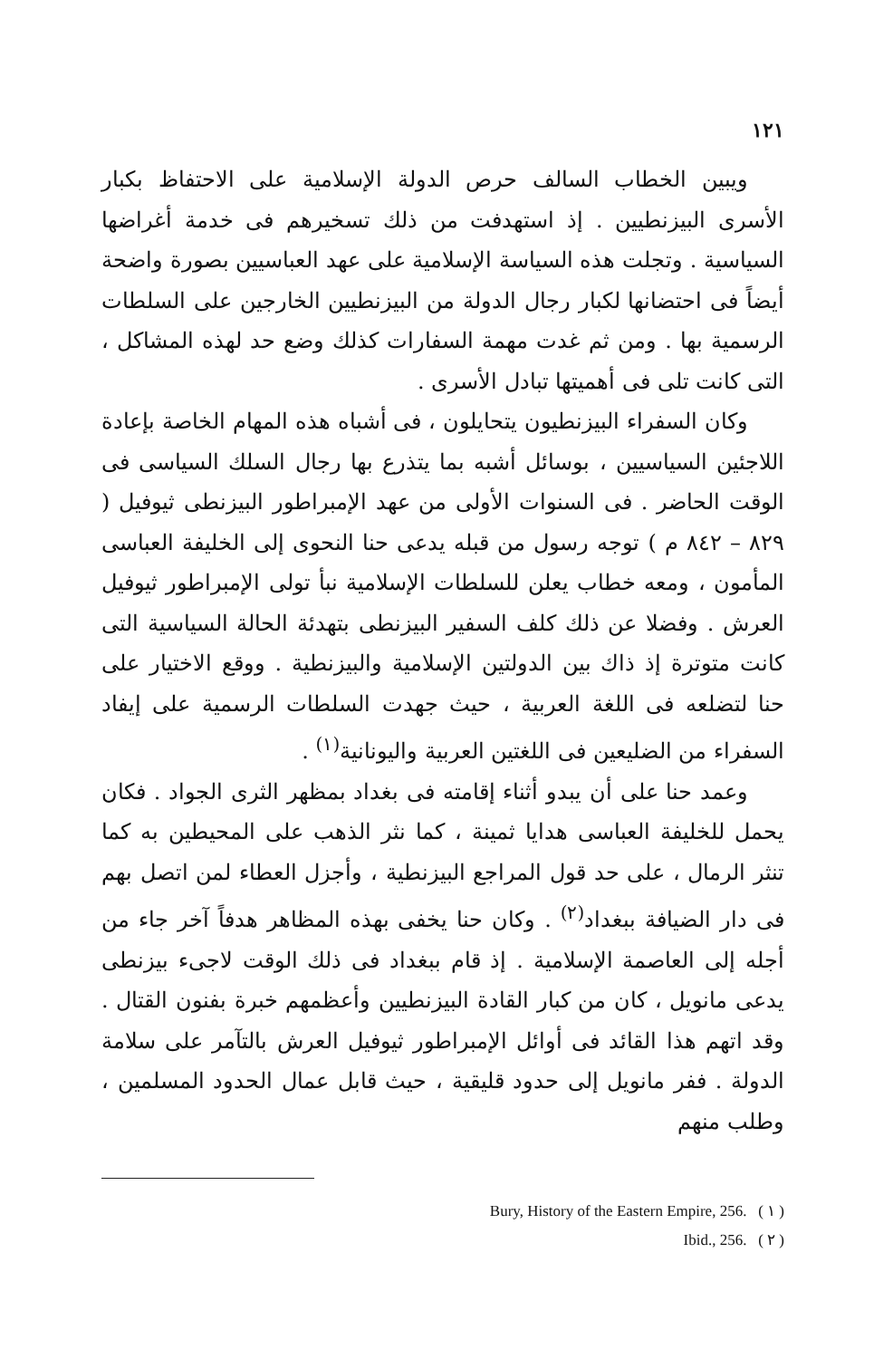١٢١
ويبين الخطاب السالف حرص الدولة الإسلامية على الاحتفاظ بكبار الأسرى البيزنطيين . إذ استهدفت من ذلك تسخيرهم فى خدمة أغراضها السياسية . وتجلت هذه السياسة الإسلامية على عهد العباسيين بصورة واضحة أيضاً فى احتضانها لكبار رجال الدولة من البيزنطيين الخارجين على السلطات الرسمية بها . ومن ثم غدت مهمة السفارات كذلك وضع حد لهذه المشاكل ، التى كانت تلى فى أهميتها تبادل الأسرى .
وكان السفراء البيزنطيون يتحايلون ، فى أشباه هذه المهام الخاصة بإعادة اللاجئين السياسيين ، بوسائل أشبه بما يتذرع بها رجال السلك السياسى فى الوقت الحاضر . فى السنوات الأولى من عهد الإمبراطور البيزنطى ثيوفيل ( ٨٢٩ – ٨٤٢ م ) توجه رسول من قبله يدعى حنا النحوى إلى الخليفة العباسى المأمون ، ومعه خطاب يعلن للسلطات الإسلامية نبأ تولى الإمبراطور ثيوفيل العرش . وفضلا عن ذلك كلف السفير البيزنطى بتهدئة الحالة السياسية التى كانت متوترة إذ ذاك بين الدولتين الإسلامية والبيزنطية . ووقع الاختيار على حنا لتضلعه فى اللغة العربية ، حيث جهدت السلطات الرسمية على إيفاد السفراء من الضليعين فى اللغتين العربية واليونانية<sup>(١)</sup> .
وعمد حنا على أن يبدو أثناء إقامته فى بغداد بمظهر الثرى الجواد . فكان يحمل للخليفة العباسى هدايا ثمينة ، كما نثر الذهب على المحيطين به كما تنثر الرمال ، على حد قول المراجع البيزنطية ، وأجزل العطاء لمن اتصل بهم فى دار الضيافة ببغداد<sup>(٢)</sup> . وكان حنا يخفى بهذه المظاهر هدفاً آخر جاء من أجله إلى العاصمة الإسلامية . إذ قام ببغداد فى ذلك الوقت لاجىء بيزنطى يدعى مانويل ، كان من كبار القادة البيزنطيين وأعظمهم خبرة بفنون القتال . وقد اتهم هذا القائد فى أوائل الإمبراطور ثيوفيل العرش بالتآمر على سلامة الدولة . ففر مانويل إلى حدود قليقية ، حيث قابل عمال الحدود المسلمين ، وطلب منهم
Bury, History of the Eastern Empire, 256. ( ١ )
Ibid., 256. ( ٢ )